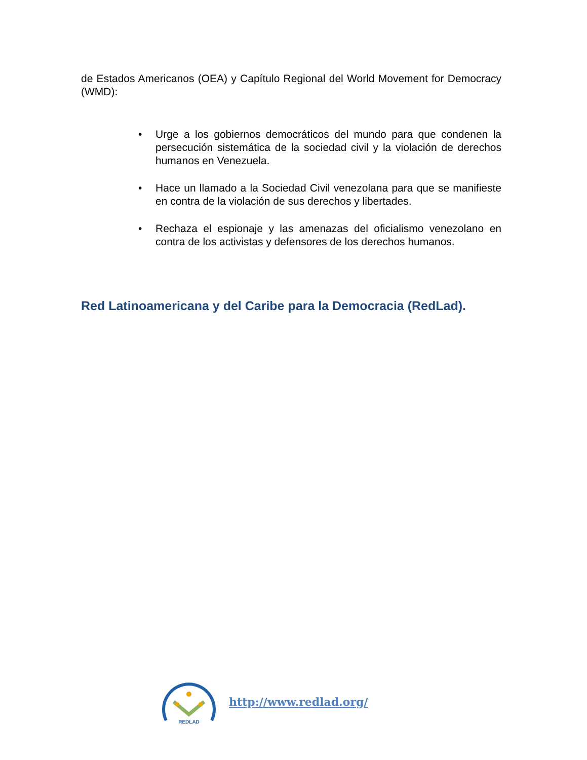de Estados Americanos (OEA) y Capítulo Regional del World Movement for Democracy (WMD):
• Urge a los gobiernos democráticos del mundo para que condenen la persecución sistemática de la sociedad civil y la violación de derechos humanos en Venezuela.
• Hace un llamado a la Sociedad Civil venezolana para que se manifieste en contra de la violación de sus derechos y libertades.
• Rechaza el espionaje y las amenazas del oficialismo venezolano en contra de los activistas y defensores de los derechos humanos.
Red Latinoamericana y del Caribe para la Democracia (RedLad).
REDLAD
http://www.redlad.org/